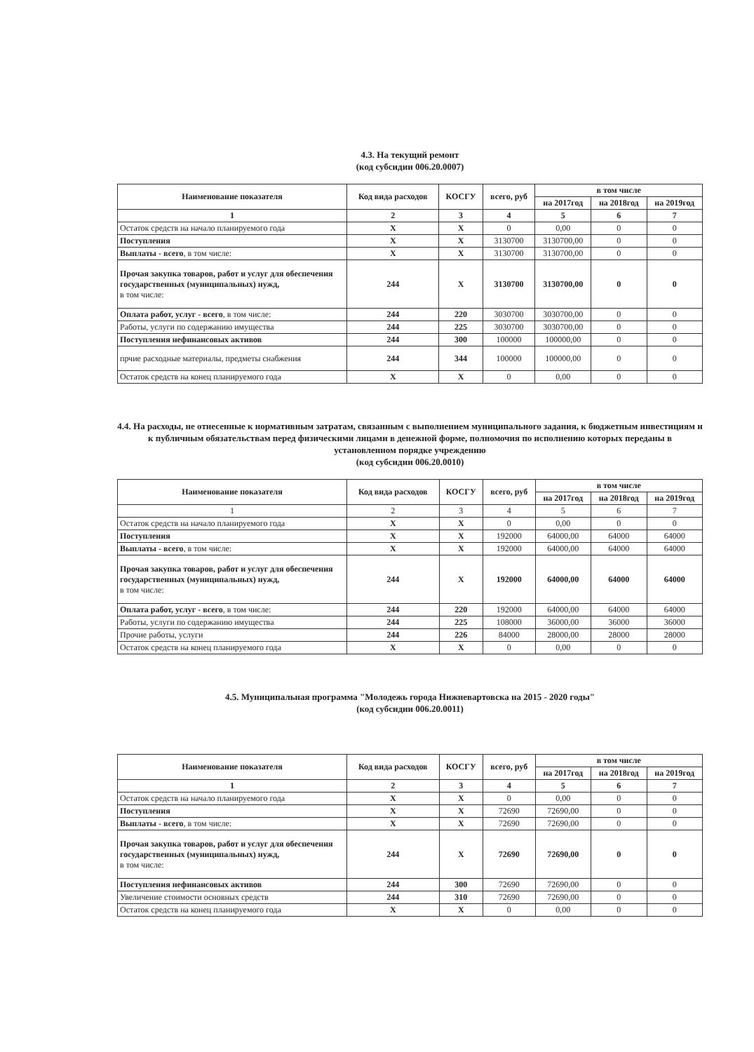4.3. На текущий ремонт
(код субсидии 006.20.0007)
| Наименование показателя | Код вида расходов | КОСГУ | всего, руб | в том числе | | |
| --- | --- | --- | --- | --- | --- | --- |
| | | | | на 2017год | на 2018год | на 2019год |
| 1 | 2 | 3 | 4 | 5 | 6 | 7 |
| Остаток средств на начало планируемого года | X | X | 0 | 0,00 | 0 | 0 |
| Поступления | X | X | 3130700 | 3130700,00 | 0 | 0 |
| Выплаты - всего , в том числе: | X | X | 3130700 | 3130700,00 | 0 | 0 |
| Прочая закупка товаров, работ и услуг для обеспечения государственных (муниципальных) нужд, в том числе: | 244 | X | 3130700 | 3130700,00 | 0 | 0 |
| Оплата работ, услуг - всего , в том числе: | 244 | 220 | 3030700 | 3030700,00 | 0 | 0 |
| Работы, услуги по содержанию имущества | 244 | 225 | 3030700 | 3030700,00 | 0 | 0 |
| Поступления нефинансовых активов | 244 | 300 | 100000 | 100000,00 | 0 | 0 |
| прчие расходные материалы, предметы снабжения | 244 | 344 | 100000 | 100000,00 | 0 | 0 |
| Остаток средств на конец планируемого года | X | X | 0 | 0,00 | 0 | 0 |
4.4. На расходы, не отнесенные к нормативным затратам, связанным с выполнением муниципального задания, к бюджетным инвестициям и к публичным обязательствам перед физическими лицами в денежной форме, полномочия по исполнению которых переданы в установленном порядке учреждению
(код субсидии 006.20.0010)
| Наименование показателя | Код вида расходов | КОСГУ | всего, руб | в том числе | | |
| --- | --- | --- | --- | --- | --- | --- |
| | | | | на 2017год | на 2018год | на 2019год |
| 1 | 2 | 3 | 4 | 5 | 6 | 7 |
| Остаток средств на начало планируемого года | X | X | 0 | 0,00 | 0 | 0 |
| Поступления | X | X | 192000 | 64000,00 | 64000 | 64000 |
| Выплаты - всего , в том числе: | X | X | 192000 | 64000,00 | 64000 | 64000 |
| Прочая закупка товаров, работ и услуг для обеспечения государственных (муниципальных) нужд, в том числе: | 244 | X | 192000 | 64000,00 | 64000 | 64000 |
| Оплата работ, услуг - всего , в том числе: | 244 | 220 | 192000 | 64000,00 | 64000 | 64000 |
| Работы, услуги по содержанию имущества | 244 | 225 | 108000 | 36000,00 | 36000 | 36000 |
| Прочие работы, услуги | 244 | 226 | 84000 | 28000,00 | 28000 | 28000 |
| Остаток средств на конец планируемого года | X | X | 0 | 0,00 | 0 | 0 |
4.5. Муниципальная программа "Молодежь города Нижневартовска на 2015 - 2020 годы"
(код субсидии 006.20.0011)
| Наименование показателя | Код вида расходов | КОСГУ | всего, руб | в том числе | | |
| --- | --- | --- | --- | --- | --- | --- |
| | | | | на 2017год | на 2018год | на 2019год |
| 1 | 2 | 3 | 4 | 5 | 6 | 7 |
| Остаток средств на начало планируемого года | X | X | 0 | 0,00 | 0 | 0 |
| Поступления | X | X | 72690 | 72690,00 | 0 | 0 |
| Выплаты - всего , в том числе: | X | X | 72690 | 72690,00 | 0 | 0 |
| Прочая закупка товаров, работ и услуг для обеспечения государственных (муниципальных) нужд, в том числе: | 244 | X | 72690 | 72690,00 | 0 | 0 |
| Поступления нефинансовых активов | 244 | 300 | 72690 | 72690,00 | 0 | 0 |
| Увеличение стоимости основных средств | 244 | 310 | 72690 | 72690,00 | 0 | 0 |
| Остаток средств на конец планируемого года | X | X | 0 | 0,00 | 0 | 0 |